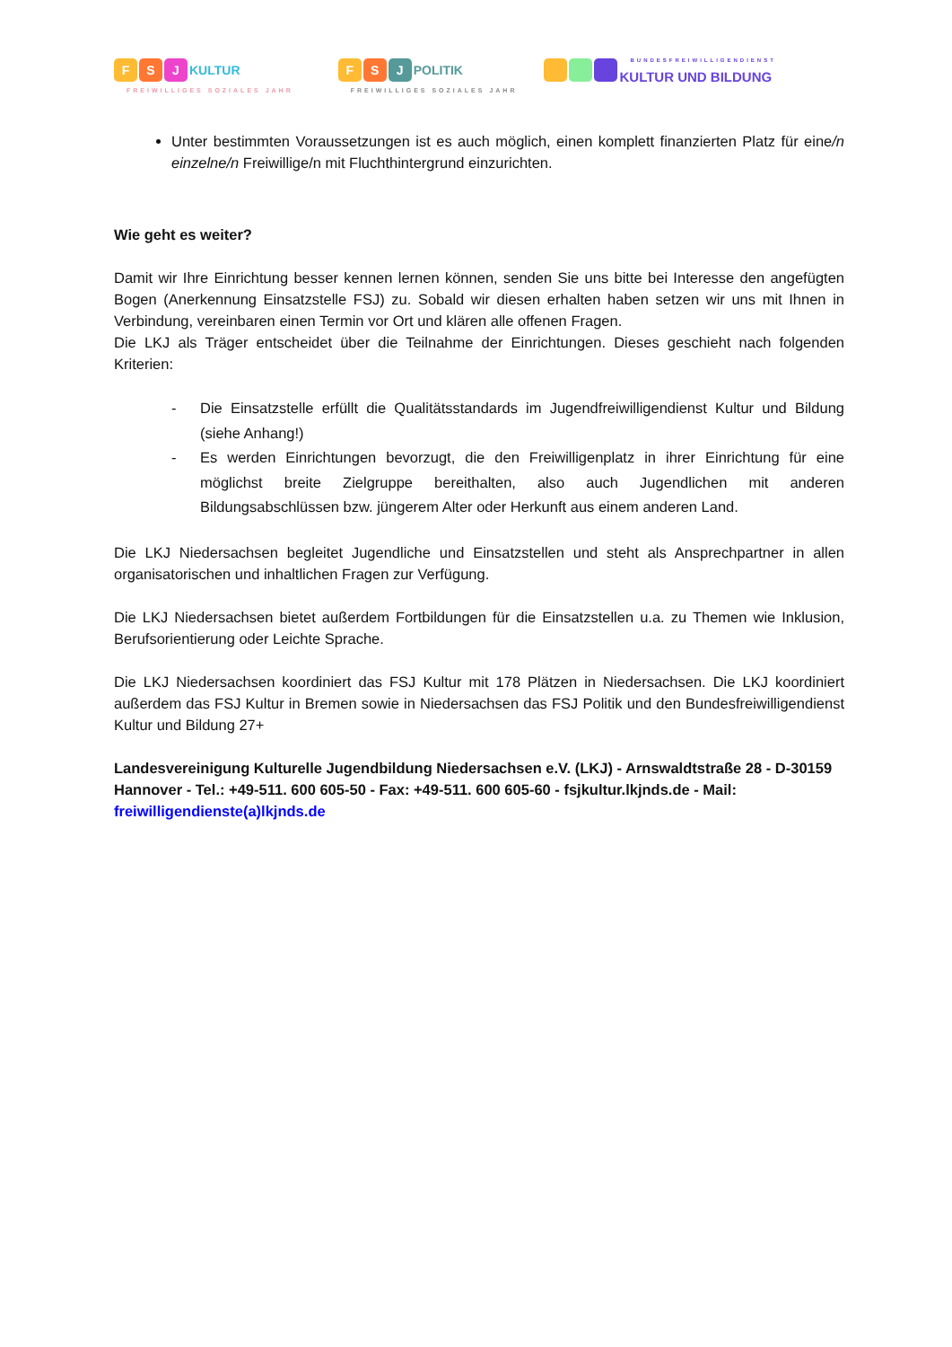F S J KULTUR
FREIWILLIGES SOZIALES JAHR
F S J POLITIK
FREIWILLIGES SOZIALES JAHR
KULTUR UND BILDUNG
BUNDESFREIWILLIGENDIENST
Unter bestimmten Voraussetzungen ist es auch möglich, einen komplett finanzierten Platz für eine/n einzelne/n Freiwillige/n mit Fluchthintergrund einzurichten.
Wie geht es weiter?
Damit wir Ihre Einrichtung besser kennen lernen können, senden Sie uns bitte bei Interesse den angefügten Bogen (Anerkennung Einsatzstelle FSJ) zu. Sobald wir diesen erhalten haben setzen wir uns mit Ihnen in Verbindung, vereinbaren einen Termin vor Ort und klären alle offenen Fragen.
Die LKJ als Träger entscheidet über die Teilnahme der Einrichtungen. Dieses geschieht nach folgenden Kriterien:
- Die Einsatzstelle erfüllt die Qualitätsstandards im Jugendfreiwilligendienst Kultur und Bildung (siehe Anhang!)
- Es werden Einrichtungen bevorzugt, die den Freiwilligenplatz in ihrer Einrichtung für eine möglichst breite Zielgruppe bereithalten, also auch Jugendlichen mit anderen Bildungsabschlüssen bzw. jüngerem Alter oder Herkunft aus einem anderen Land.
Die LKJ Niedersachsen begleitet Jugendliche und Einsatzstellen und steht als Ansprechpartner in allen organisatorischen und inhaltlichen Fragen zur Verfügung.
Die LKJ Niedersachsen bietet außerdem Fortbildungen für die Einsatzstellen u.a. zu Themen wie Inklusion, Berufsorientierung oder Leichte Sprache.
Die LKJ Niedersachsen koordiniert das FSJ Kultur mit 178 Plätzen in Niedersachsen. Die LKJ koordiniert außerdem das FSJ Kultur in Bremen sowie in Niedersachsen das FSJ Politik und den Bundesfreiwilligendienst Kultur und Bildung 27+
Landesvereinigung Kulturelle Jugendbildung Niedersachsen e.V. (LKJ) - Arnswaldtstraße 28 - D-30159 Hannover - Tel.: +49-511. 600 605-50 - Fax: +49-511. 600 605-60 - fsjkultur.lkjnds.de - Mail: freiwilligendienste(a)lkjnds.de